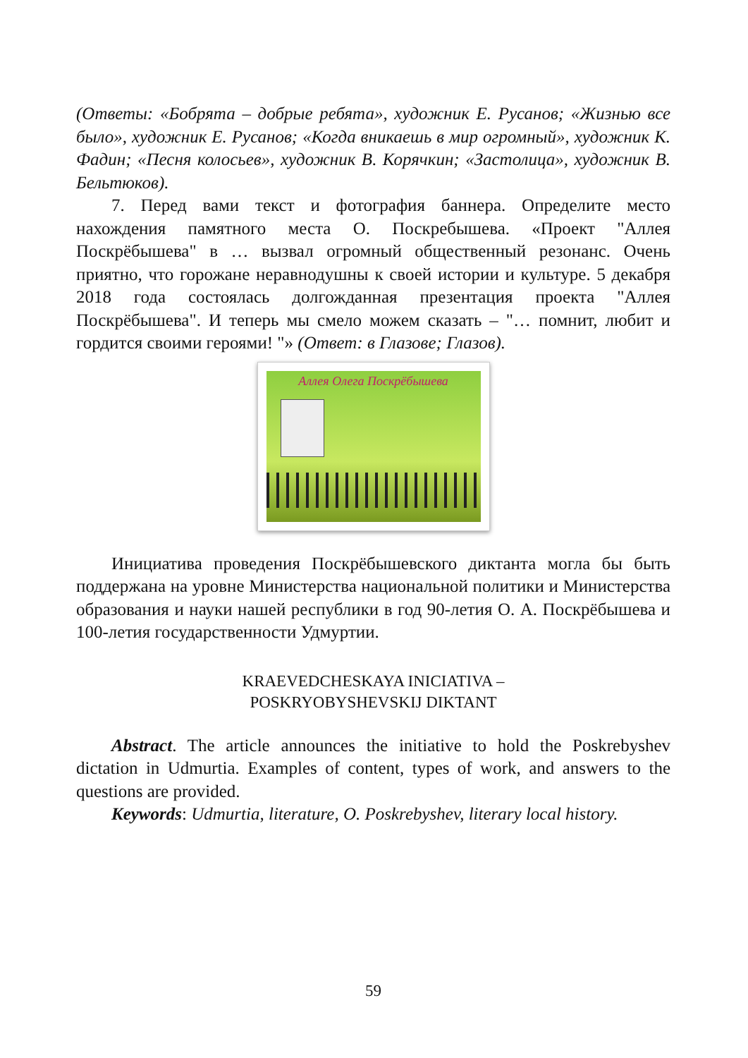(Ответы: «Бобрята – добрые ребята», художник Е. Русанов; «Жизнью все было», художник Е. Русанов; «Когда вникаешь в мир огромный», художник К. Фадин; «Песня колосьев», художник В. Корячкин; «Застолица», художник В. Бельтюков).
7. Перед вами текст и фотография баннера. Определите место нахождения памятного места О. Поскребышева. «Проект "Аллея Поскрёбышева" в … вызвал огромный общественный резонанс. Очень приятно, что горожане неравнодушны к своей истории и культуре. 5 декабря 2018 года состоялась долгожданная презентация проекта "Аллея Поскрёбышева". И теперь мы смело можем сказать – "… помнит, любит и гордится своими героями! "» (Ответ: в Глазове; Глазов).
Аллея Олега Поскрёбышева
Инициатива проведения Поскрёбышевского диктанта могла бы быть поддержана на уровне Министерства национальной политики и Министерства образования и науки нашей республики в год 90-летия О. А. Поскрёбышева и 100-летия государственности Удмуртии.
KRAEVEDCHESKAYA INICIATIVA –
POSKRYOBYSHEVSKIJ DIKTANT
Abstract. The article announces the initiative to hold the Poskrebyshev dictation in Udmurtia. Examples of content, types of work, and answers to the questions are provided.
Keywords: Udmurtia, literature, O. Poskrebyshev, literary local history.
59